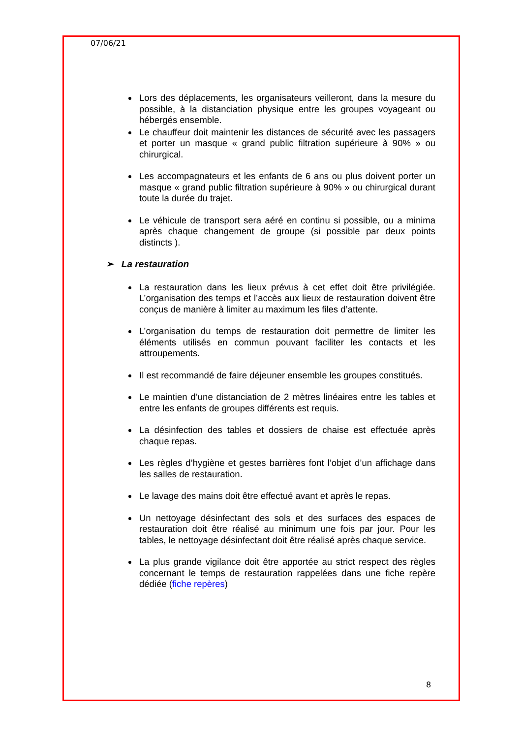07/06/21
Lors des déplacements, les organisateurs veilleront, dans la mesure du possible, à la distanciation physique entre les groupes voyageant ou hébergés ensemble.
Le chauffeur doit maintenir les distances de sécurité avec les passagers et porter un masque « grand public filtration supérieure à 90% » ou chirurgical.
Les accompagnateurs et les enfants de 6 ans ou plus doivent porter un masque « grand public filtration supérieure à 90% » ou chirurgical durant toute la durée du trajet.
Le véhicule de transport sera aéré en continu si possible, ou a minima après chaque changement de groupe (si possible par deux points distincts ).
➢ La restauration
La restauration dans les lieux prévus à cet effet doit être privilégiée. L’organisation des temps et l’accès aux lieux de restauration doivent être conçus de manière à limiter au maximum les files d’attente.
L’organisation du temps de restauration doit permettre de limiter les éléments utilisés en commun pouvant faciliter les contacts et les attroupements.
Il est recommandé de faire déjeuner ensemble les groupes constitués.
Le maintien d’une distanciation de 2 mètres linéaires entre les tables et entre les enfants de groupes différents est requis.
La désinfection des tables et dossiers de chaise est effectuée après chaque repas.
Les règles d’hygiène et gestes barrières font l’objet d’un affichage dans les salles de restauration.
Le lavage des mains doit être effectué avant et après le repas.
Un nettoyage désinfectant des sols et des surfaces des espaces de restauration doit être réalisé au minimum une fois par jour. Pour les tables, le nettoyage désinfectant doit être réalisé après chaque service.
La plus grande vigilance doit être apportée au strict respect des règles concernant le temps de restauration rappelées dans une fiche repère dédiée (fiche repères)
8